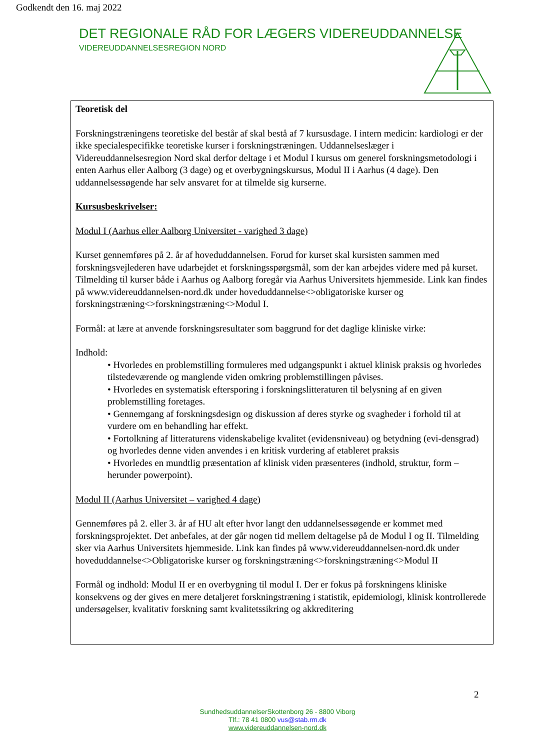Godkendt den 16. maj 2022
DET REGIONALE RÅD FOR LÆGERS VIDEREUDDANNELSE
VIDEREUDDANNELSESREGION NORD
Teoretisk del
Forskningstræningens teoretiske del består af skal bestå af 7 kursusdage. I intern medicin: kardiologi er der ikke specialespecifikke teoretiske kurser i forskningstræningen. Uddannelseslæger i Videreuddannelsesregion Nord skal derfor deltage i et Modul I kursus om generel forskningsmetodologi i enten Aarhus eller Aalborg (3 dage) og et overbygningskursus, Modul II i Aarhus (4 dage). Den uddannelsessøgende har selv ansvaret for at tilmelde sig kurserne.
Kursusbeskrivelser:
Modul I (Aarhus eller Aalborg Universitet - varighed 3 dage)
Kurset gennemføres på 2. år af hoveduddannelsen. Forud for kurset skal kursisten sammen med forskningsvejlederen have udarbejdet et forskningsspørgsmål, som der kan arbejdes videre med på kurset. Tilmelding til kurser både i Aarhus og Aalborg foregår via Aarhus Universitets hjemmeside. Link kan findes på www.videreuddannelsen-nord.dk under hoveduddannelse<>obligatoriske kurser og forskningstræning<>forskningstræning<>Modul I.
Formål: at lære at anvende forskningsresultater som baggrund for det daglige kliniske virke:
Indhold:
• Hvorledes en problemstilling formuleres med udgangspunkt i aktuel klinisk praksis og hvorledes tilstedeværende og manglende viden omkring problemstillingen påvises.
• Hvorledes en systematisk eftersporing i forskningslitteraturen til belysning af en given problemstilling foretages.
• Gennemgang af forskningsdesign og diskussion af deres styrke og svagheder i forhold til at vurdere om en behandling har effekt.
• Fortolkning af litteraturens videnskabelige kvalitet (evidensniveau) og betydning (evi-densgrad) og hvorledes denne viden anvendes i en kritisk vurdering af etableret praksis
• Hvorledes en mundtlig præsentation af klinisk viden præsenteres (indhold, struktur, form – herunder powerpoint).
Modul II (Aarhus Universitet – varighed 4 dage)
Gennemføres på 2. eller 3. år af HU alt efter hvor langt den uddannelsessøgende er kommet med forskningsprojektet. Det anbefales, at der går nogen tid mellem deltagelse på de Modul I og II. Tilmelding sker via Aarhus Universitets hjemmeside. Link kan findes på www.videreuddannelsen-nord.dk under hoveduddannelse<>Obligatoriske kurser og forskningstræning<>forskningstræning<>Modul II
Formål og indhold: Modul II er en overbygning til modul I. Der er fokus på forskningens kliniske konsekvens og der gives en mere detaljeret forskningstræning i statistik, epidemiologi, klinisk kontrollerede undersøgelser, kvalitativ forskning samt kvalitetssikring og akkreditering
2
SundhedsuddannelserSkottenborg 26 - 8800 Viborg
Tlf.: 78 41 0800 vus@stab.rm.dk
www.videreuddannelsen-nord.dk